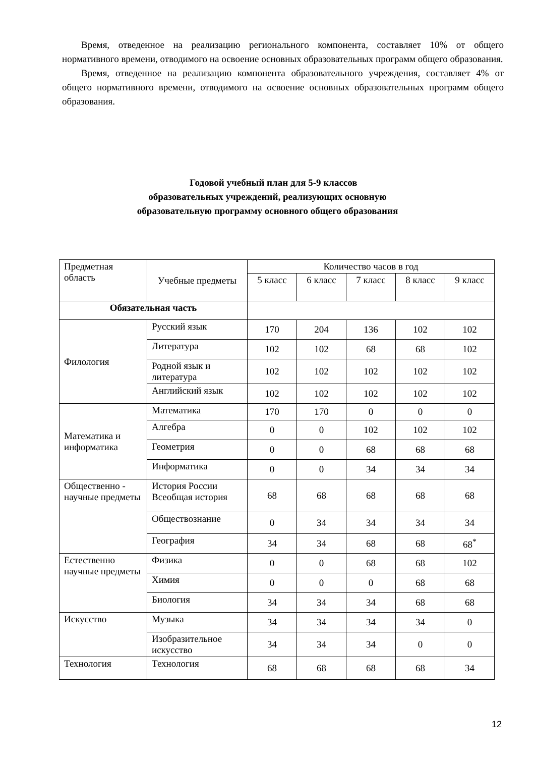Время, отведенное на реализацию регионального компонента, составляет 10% от общего нормативного времени, отводимого на освоение основных образовательных программ общего образования.
Время, отведенное на реализацию компонента образовательного учреждения, составляет 4% от общего нормативного времени, отводимого на освоение основных образовательных программ общего образования.
Годовой учебный план для 5-9 классов
образовательных учреждений, реализующих основную
образовательную программу основного общего образования
| Предметная область | Учебные предметы | Количество часов в год | | | | |
| --- | --- | --- | --- | --- | --- | --- |
| | | 5 класс | 6 класс | 7 класс | 8 класс | 9 класс |
| Обязательная часть | | | | | | |
| Филология | Русский язык | 170 | 204 | 136 | 102 | 102 |
| | Литература | 102 | 102 | 68 | 68 | 102 |
| | Родной язык и литература | 102 | 102 | 102 | 102 | 102 |
| | Английский язык | 102 | 102 | 102 | 102 | 102 |
| Математика и информатика | Математика | 170 | 170 | 0 | 0 | 0 |
| | Алгебра | 0 | 0 | 102 | 102 | 102 |
| | Геометрия | 0 | 0 | 68 | 68 | 68 |
| | Информатика | 0 | 0 | 34 | 34 | 34 |
| Общественно - научные предметы | История России Всеобщая история | 68 | 68 | 68 | 68 | 68 |
| | Обществознание | 0 | 34 | 34 | 34 | 34 |
| | География | 34 | 34 | 68 | 68 | 68<sup>*</sup> |
| Естественно научные предметы | Физика | 0 | 0 | 68 | 68 | 102 |
| | Химия | 0 | 0 | 0 | 68 | 68 |
| | Биология | 34 | 34 | 34 | 68 | 68 |
| Искусство | Музыка | 34 | 34 | 34 | 34 | 0 |
| | Изобразительное искусство | 34 | 34 | 34 | 0 | 0 |
| Технология | Технология | 68 | 68 | 68 | 68 | 34 |
12